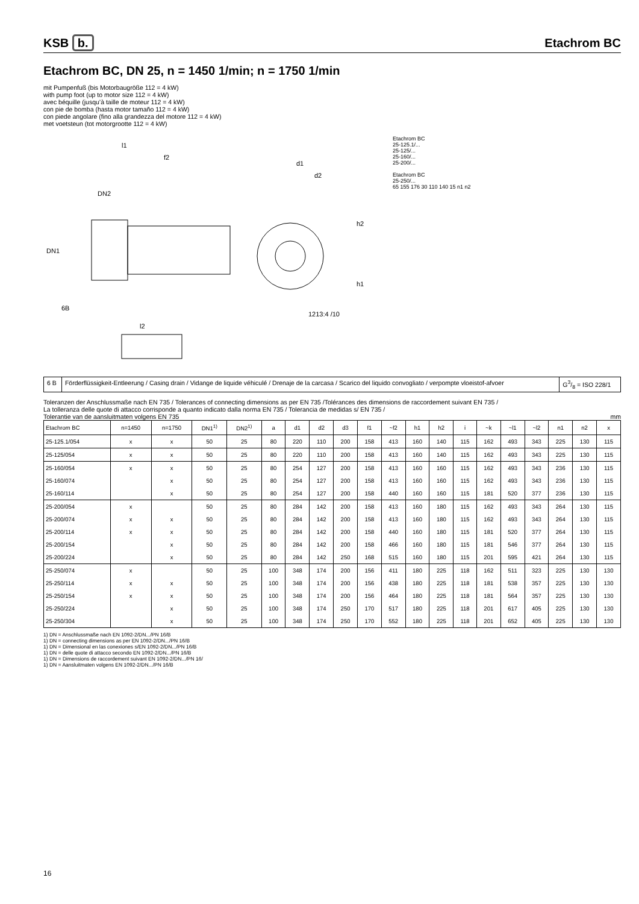KSB b.
Etachrom BC
Etachrom BC, DN 25, n = 1450 1/min; n = 1750 1/min
mit Pumpenfuß (bis Motorbaugröße 112 = 4 kW)
with pump foot (up to motor size 112 = 4 kW)
avec béquille (jusqu’à taille de moteur 112 = 4 kW)
con pie de bomba (hasta motor tamaño 112 = 4 kW)
con piede angolare (fino alla grandezza del motore 112 = 4 kW)
met voetsteun (tot motorgrootte 112 = 4 kW)
DN1
DN2
l1
f2
d1
d2
h2
h1
1213:4 /10
6B
l2
Etachrom BC
25-125.1/...
25-125/...
25-160/...
25-200/...
Etachrom BC
25-250/...
65 155 176 30 110 140 15 n1 n2
| 6 B | Förderflüssigkeit-Entleerung / Casing drain / Vidange de liquide véhiculé / Drenaje de la carcasa / Scarico del liquido convogliato / verpompte vloeistof-afvoer | G3/8 = ISO 228/1 |
Toleranzen der Anschlussmaße nach EN 735 / Tolerances of connecting dimensions as per EN 735 /Tolérances des dimensions de raccordement suivant EN 735 /
La tolleranza delle quote di attacco corrisponde a quanto indicato dalla norma EN 735 / Tolerancia de medidas s/ EN 735 /
Tolerantie van de aansluitmaten volgens EN 735 mm
| Etachrom BC | n=1450 | n=1750 | DN1<sup>1)</sup> | DN2<sup>1)</sup> | a | d1 | d2 | d3 | f1 | ~f2 | h1 | h2 | i | ~k | ~l1 | ~l2 | n1 | n2 | x |
| --- | --- | --- | --- | --- | --- | --- | --- | --- | --- | --- | --- | --- | --- | --- | --- | --- | --- | --- | --- |
| 25-125.1/054 | x | x | 50 | 25 | 80 | 220 | 110 | 200 | 158 | 413 | 160 | 140 | 115 | 162 | 493 | 343 | 225 | 130 | 115 |
| 25-125/054 | x | x | 50 | 25 | 80 | 220 | 110 | 200 | 158 | 413 | 160 | 140 | 115 | 162 | 493 | 343 | 225 | 130 | 115 |
| 25-160/054 | x | x | 50 | 25 | 80 | 254 | 127 | 200 | 158 | 413 | 160 | 160 | 115 | 162 | 493 | 343 | 236 | 130 | 115 |
| 25-160/074 | | x | 50 | 25 | 80 | 254 | 127 | 200 | 158 | 413 | 160 | 160 | 115 | 162 | 493 | 343 | 236 | 130 | 115 |
| 25-160/114 | | x | 50 | 25 | 80 | 254 | 127 | 200 | 158 | 440 | 160 | 160 | 115 | 181 | 520 | 377 | 236 | 130 | 115 |
| 25-200/054 | x | | 50 | 25 | 80 | 284 | 142 | 200 | 158 | 413 | 160 | 180 | 115 | 162 | 493 | 343 | 264 | 130 | 115 |
| 25-200/074 | x | x | 50 | 25 | 80 | 284 | 142 | 200 | 158 | 413 | 160 | 180 | 115 | 162 | 493 | 343 | 264 | 130 | 115 |
| 25-200/114 | x | x | 50 | 25 | 80 | 284 | 142 | 200 | 158 | 440 | 160 | 180 | 115 | 181 | 520 | 377 | 264 | 130 | 115 |
| 25-200/154 | | x | 50 | 25 | 80 | 284 | 142 | 200 | 158 | 466 | 160 | 180 | 115 | 181 | 546 | 377 | 264 | 130 | 115 |
| 25-200/224 | | x | 50 | 25 | 80 | 284 | 142 | 250 | 168 | 515 | 160 | 180 | 115 | 201 | 595 | 421 | 264 | 130 | 115 |
| 25-250/074 | x | | 50 | 25 | 100 | 348 | 174 | 200 | 156 | 411 | 180 | 225 | 118 | 162 | 511 | 323 | 225 | 130 | 130 |
| 25-250/114 | x | x | 50 | 25 | 100 | 348 | 174 | 200 | 156 | 438 | 180 | 225 | 118 | 181 | 538 | 357 | 225 | 130 | 130 |
| 25-250/154 | x | x | 50 | 25 | 100 | 348 | 174 | 200 | 156 | 464 | 180 | 225 | 118 | 181 | 564 | 357 | 225 | 130 | 130 |
| 25-250/224 | | x | 50 | 25 | 100 | 348 | 174 | 250 | 170 | 517 | 180 | 225 | 118 | 201 | 617 | 405 | 225 | 130 | 130 |
| 25-250/304 | | x | 50 | 25 | 100 | 348 | 174 | 250 | 170 | 552 | 180 | 225 | 118 | 201 | 652 | 405 | 225 | 130 | 130 |
1) DN = Anschlussmaße nach EN 1092-2/DN.../PN 16/B
1) DN = connecting dimensions as per EN 1092-2/DN.../PN 16/B
1) DN = Dimensional en las conexiones s/EN 1092-2/DN.../PN 16/B
1) DN = delle quote di attacco secondo EN 1092-2/DN.../PN 16/B
1) DN = Dimensions de raccordement suivant EN 1092-2/DN.../PN 16/
1) DN = Aansluitmaten volgens EN 1092-2/DN.../PN 16/B
16